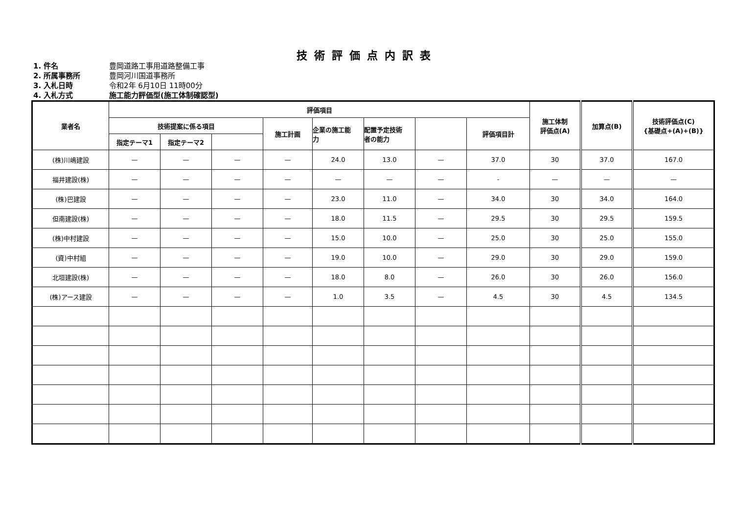技術評価点内訳表
1. 件名 豊岡道路工事用道路整備工事
2. 所属事務所 豊岡河川国道事務所
3. 入札日時 令和2年 6月10日 11時00分
4. 入札方式 施工能力評価型(施工体制確認型)
| 業者名 | 評価項目 | | | | | | | | 施工体制 評価点(A) | 加算点(B) | 技術評価点(C) {基礎点+(A)+(B)} |
| --- | --- | --- | --- | --- | --- | --- | --- | --- | --- | --- | --- |
| | 技術提案に係る項目 | | | 施工計画 | 企業の施工能 力 | 配置予定技術 者の能力 | | 評価項目計 | | | |
| | 指定テーマ1 | 指定テーマ2 | | | | | | | | | |
| (株)川嶋建設 | — | — | — | — | 24.0 | 13.0 | — | 37.0 | 30 | 37.0 | 167.0 |
| 福井建設(株) | — | — | — | — | — | — | — | - | — | — | — |
| (株)巴建設 | — | — | — | — | 23.0 | 11.0 | — | 34.0 | 30 | 34.0 | 164.0 |
| 但南建設(株) | — | — | — | — | 18.0 | 11.5 | — | 29.5 | 30 | 29.5 | 159.5 |
| (株)中村建設 | — | — | — | — | 15.0 | 10.0 | — | 25.0 | 30 | 25.0 | 155.0 |
| (資)中村組 | — | — | — | — | 19.0 | 10.0 | — | 29.0 | 30 | 29.0 | 159.0 |
| 北垣建設(株) | — | — | — | — | 18.0 | 8.0 | — | 26.0 | 30 | 26.0 | 156.0 |
| (株)アース建設 | — | — | — | — | 1.0 | 3.5 | — | 4.5 | 30 | 4.5 | 134.5 |